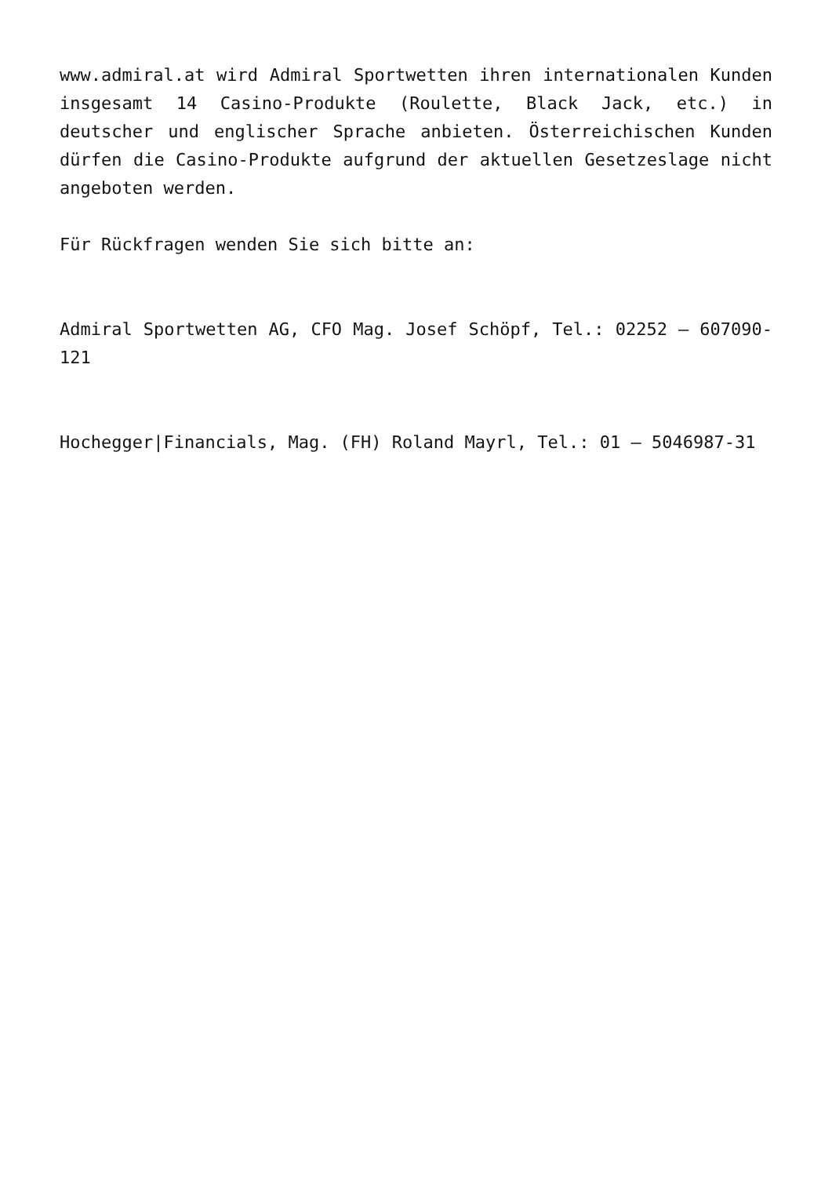www.admiral.at wird Admiral Sportwetten ihren internationalen Kunden insgesamt 14 Casino-Produkte (Roulette, Black Jack, etc.) in deutscher und englischer Sprache anbieten. Österreichischen Kunden dürfen die Casino-Produkte aufgrund der aktuellen Gesetzeslage nicht angeboten werden.
Für Rückfragen wenden Sie sich bitte an:
Admiral Sportwetten AG, CFO Mag. Josef Schöpf, Tel.: 02252 – 607090-121
Hochegger|Financials, Mag. (FH) Roland Mayrl, Tel.: 01 – 5046987-31